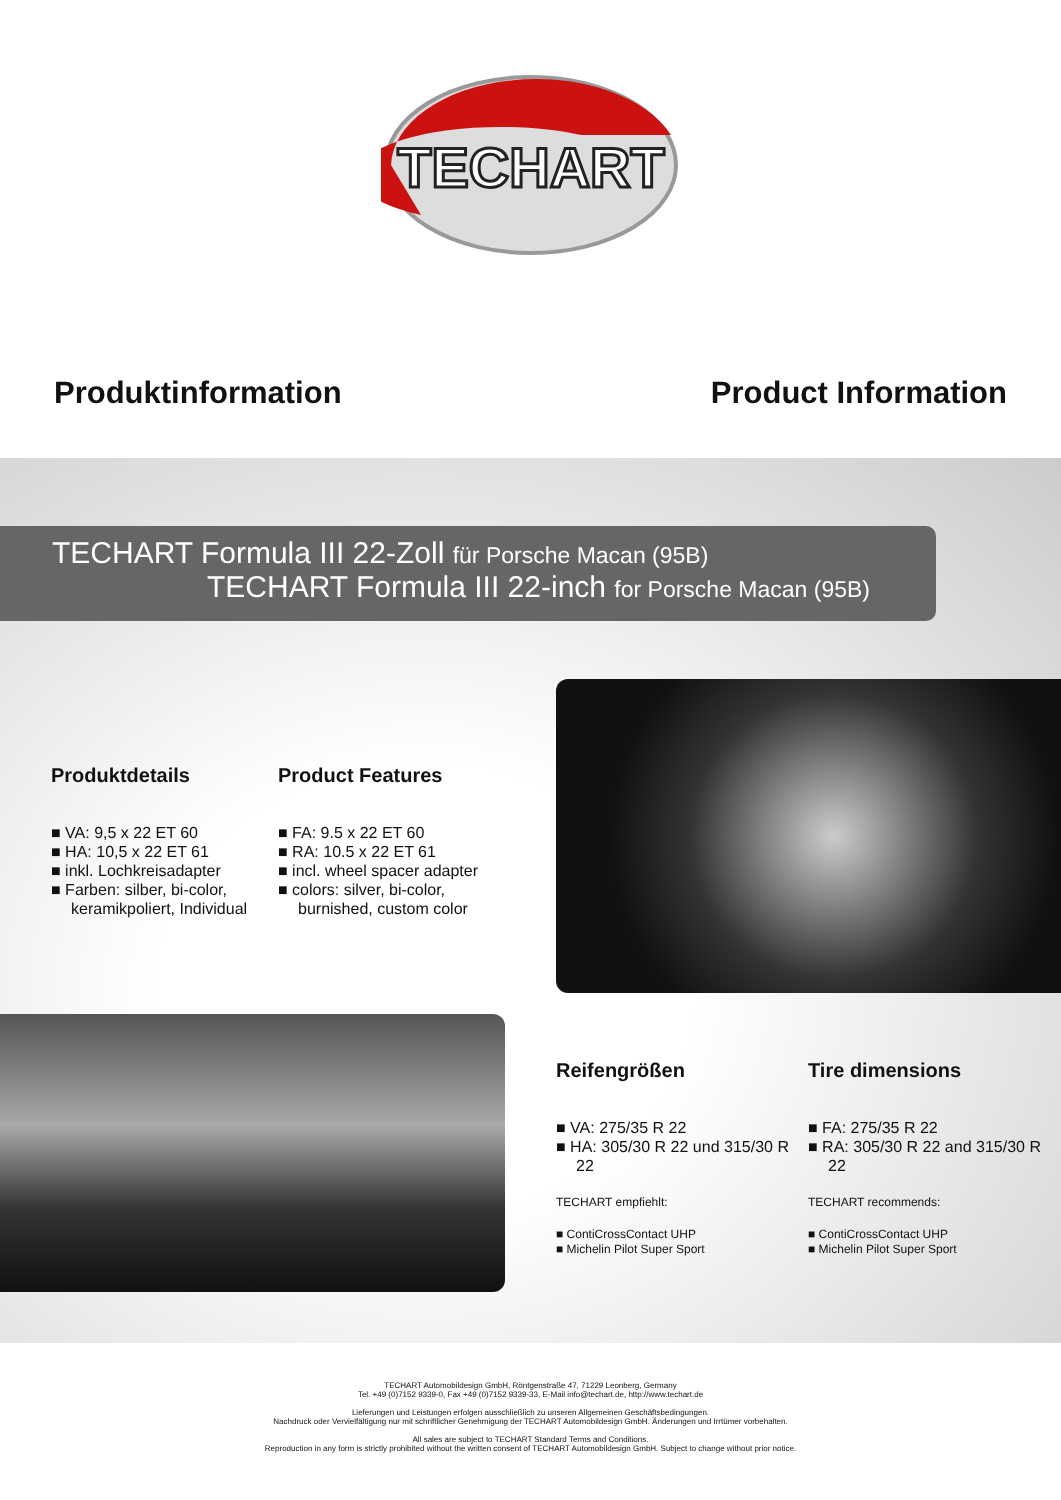TECHART
Produktinformation Product Information
TECHART Formula III 22-Zoll für Porsche Macan (95B)
TECHART Formula III 22-inch for Porsche Macan (95B)
Produktdetails
■ VA: 9,5 x 22 ET 60
■ HA: 10,5 x 22 ET 61
■ inkl. Lochkreisadapter
■ Farben: silber, bi-color, keramikpoliert, Individual
Product Features
■ FA: 9.5 x 22 ET 60
■ RA: 10.5 x 22 ET 61
■ incl. wheel spacer adapter
■ colors: silver, bi-color, burnished, custom color
Reifengrößen
■ VA: 275/35 R 22
■ HA: 305/30 R 22 und 315/30 R 22
TECHART empfiehlt:
■ ContiCrossContact UHP
■ Michelin Pilot Super Sport
Tire dimensions
■ FA: 275/35 R 22
■ RA: 305/30 R 22 and 315/30 R 22
TECHART recommends:
■ ContiCrossContact UHP
■ Michelin Pilot Super Sport
TECHART Automobildesign GmbH, Röntgenstraße 47, 71229 Leonberg, Germany
Tel. +49 (0)7152 9339-0, Fax +49 (0)7152 9339-33, E-Mail info@techart.de, http://www.techart.de
Lieferungen und Leistungen erfolgen ausschließlich zu unseren Allgemeinen Geschäftsbedingungen.
Nachdruck oder Vervielfältigung nur mit schriftlicher Genehmigung der TECHART Automobildesign GmbH. Änderungen und Irrtümer vorbehalten.
All sales are subject to TECHART Standard Terms and Conditions.
Reproduction in any form is strictly prohibited without the written consent of TECHART Automobildesign GmbH. Subject to change without prior notice.